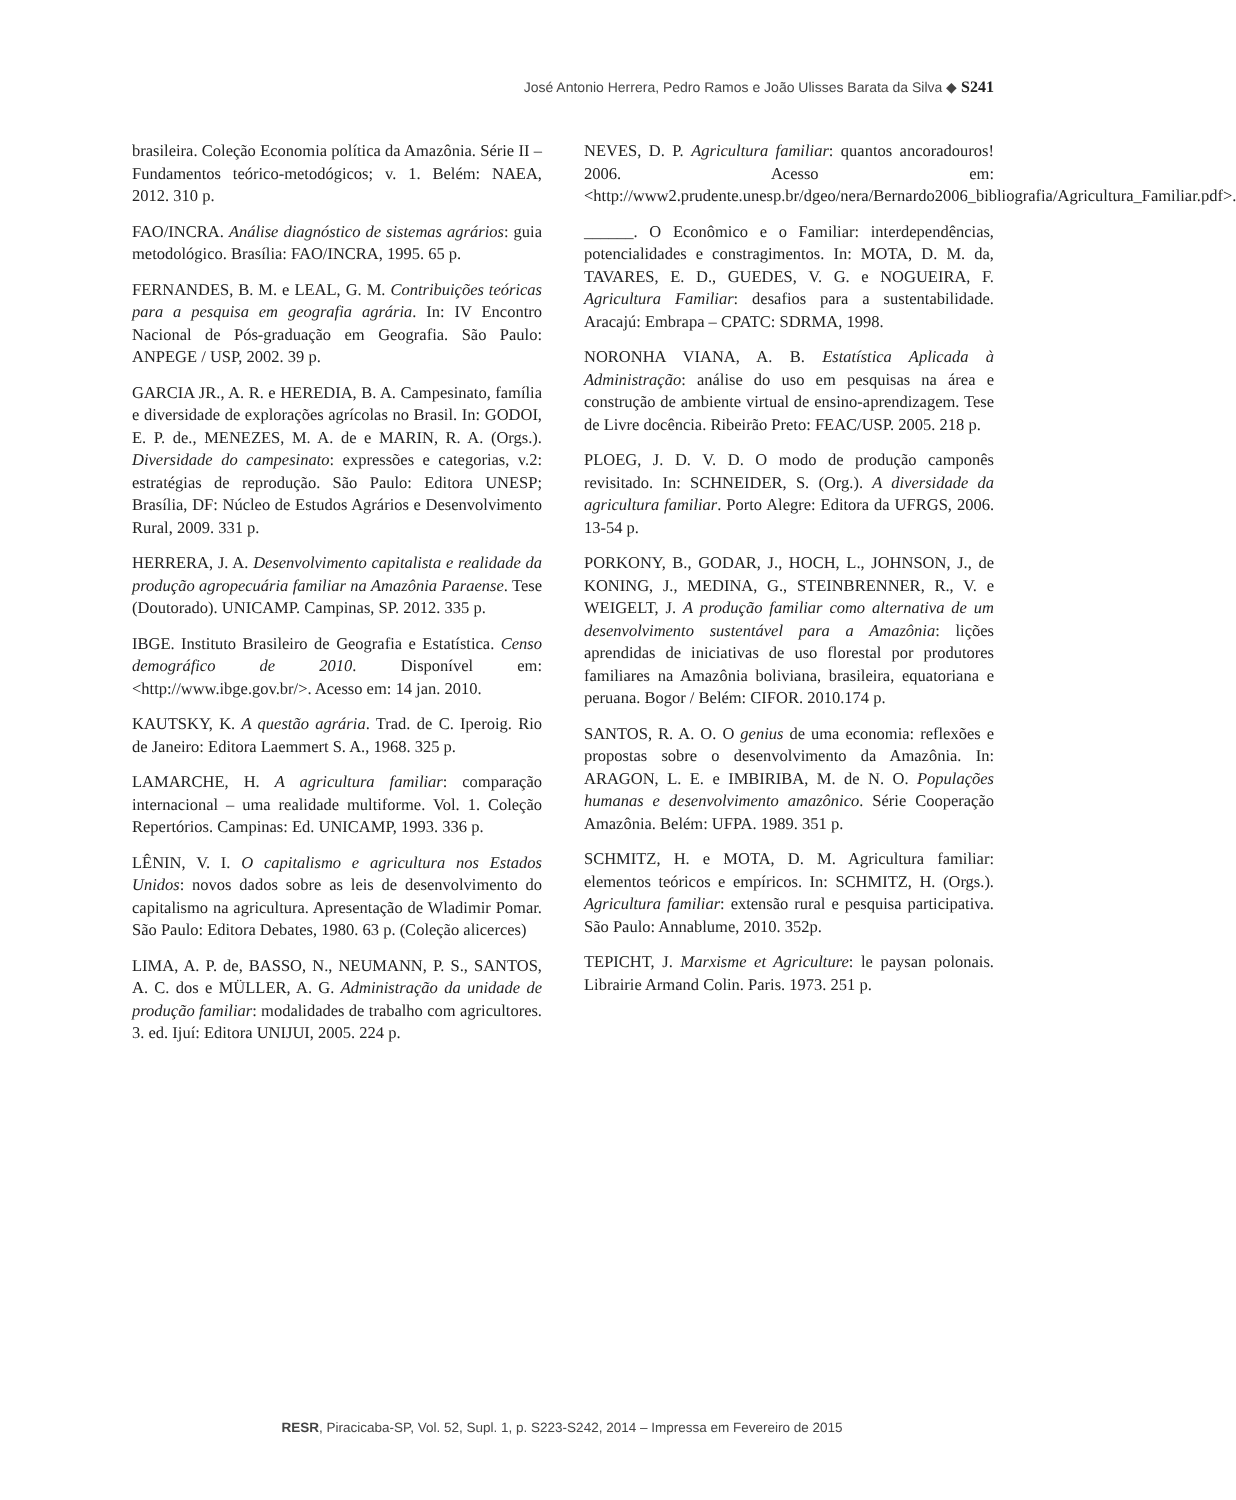José Antonio Herrera, Pedro Ramos e João Ulisses Barata da Silva ◆ S241
brasileira. Coleção Economia política da Amazônia. Série II – Fundamentos teórico-metodógicos; v. 1. Belém: NAEA, 2012. 310 p.
FAO/INCRA. Análise diagnóstico de sistemas agrários: guia metodológico. Brasília: FAO/INCRA, 1995. 65 p.
FERNANDES, B. M. e LEAL, G. M. Contribuições teóricas para a pesquisa em geografia agrária. In: IV Encontro Nacional de Pós-graduação em Geografia. São Paulo: ANPEGE / USP, 2002. 39 p.
GARCIA JR., A. R. e HEREDIA, B. A. Campesinato, família e diversidade de explorações agrícolas no Brasil. In: GODOI, E. P. de., MENEZES, M. A. de e MARIN, R. A. (Orgs.). Diversidade do campesinato: expressões e categorias, v.2: estratégias de reprodução. São Paulo: Editora UNESP; Brasília, DF: Núcleo de Estudos Agrários e Desenvolvimento Rural, 2009. 331 p.
HERRERA, J. A. Desenvolvimento capitalista e realidade da produção agropecuária familiar na Amazônia Paraense. Tese (Doutorado). UNICAMP. Campinas, SP. 2012. 335 p.
IBGE. Instituto Brasileiro de Geografia e Estatística. Censo demográfico de 2010. Disponível em: <http://www.ibge.gov.br/>. Acesso em: 14 jan. 2010.
KAUTSKY, K. A questão agrária. Trad. de C. Iperoig. Rio de Janeiro: Editora Laemmert S. A., 1968. 325 p.
LAMARCHE, H. A agricultura familiar: comparação internacional – uma realidade multiforme. Vol. 1. Coleção Repertórios. Campinas: Ed. UNICAMP, 1993. 336 p.
LÊNIN, V. I. O capitalismo e agricultura nos Estados Unidos: novos dados sobre as leis de desenvolvimento do capitalismo na agricultura. Apresentação de Wladimir Pomar. São Paulo: Editora Debates, 1980. 63 p. (Coleção alicerces)
LIMA, A. P. de, BASSO, N., NEUMANN, P. S., SANTOS, A. C. dos e MÜLLER, A. G. Administração da unidade de produção familiar: modalidades de trabalho com agricultores. 3. ed. Ijuí: Editora UNIJUI, 2005. 224 p.
NEVES, D. P. Agricultura familiar: quantos ancoradouros! 2006. Acesso em: <http://www2.prudente.unesp.br/dgeo/nera/Bernardo2006_bibliografia/Agricultura_Familiar.pdf>.
______. O Econômico e o Familiar: interdependências, potencialidades e constragimentos. In: MOTA, D. M. da, TAVARES, E. D., GUEDES, V. G. e NOGUEIRA, F. Agricultura Familiar: desafios para a sustentabilidade. Aracajú: Embrapa – CPATC: SDRMA, 1998.
NORONHA VIANA, A. B. Estatística Aplicada à Administração: análise do uso em pesquisas na área e construção de ambiente virtual de ensino-aprendizagem. Tese de Livre docência. Ribeirão Preto: FEAC/USP. 2005. 218 p.
PLOEG, J. D. V. D. O modo de produção camponês revisitado. In: SCHNEIDER, S. (Org.). A diversidade da agricultura familiar. Porto Alegre: Editora da UFRGS, 2006. 13-54 p.
PORKONY, B., GODAR, J., HOCH, L., JOHNSON, J., de KONING, J., MEDINA, G., STEINBRENNER, R., V. e WEIGELT, J. A produção familiar como alternativa de um desenvolvimento sustentável para a Amazônia: lições aprendidas de iniciativas de uso florestal por produtores familiares na Amazônia boliviana, brasileira, equatoriana e peruana. Bogor / Belém: CIFOR. 2010.174 p.
SANTOS, R. A. O. O genius de uma economia: reflexões e propostas sobre o desenvolvimento da Amazônia. In: ARAGON, L. E. e IMBIRIBA, M. de N. O. Populações humanas e desenvolvimento amazônico. Série Cooperação Amazônia. Belém: UFPA. 1989. 351 p.
SCHMITZ, H. e MOTA, D. M. Agricultura familiar: elementos teóricos e empíricos. In: SCHMITZ, H. (Orgs.). Agricultura familiar: extensão rural e pesquisa participativa. São Paulo: Annablume, 2010. 352p.
TEPICHT, J. Marxisme et Agriculture: le paysan polonais. Librairie Armand Colin. Paris. 1973. 251 p.
RESR, Piracicaba-SP, Vol. 52, Supl. 1, p. S223-S242, 2014 – Impressa em Fevereiro de 2015